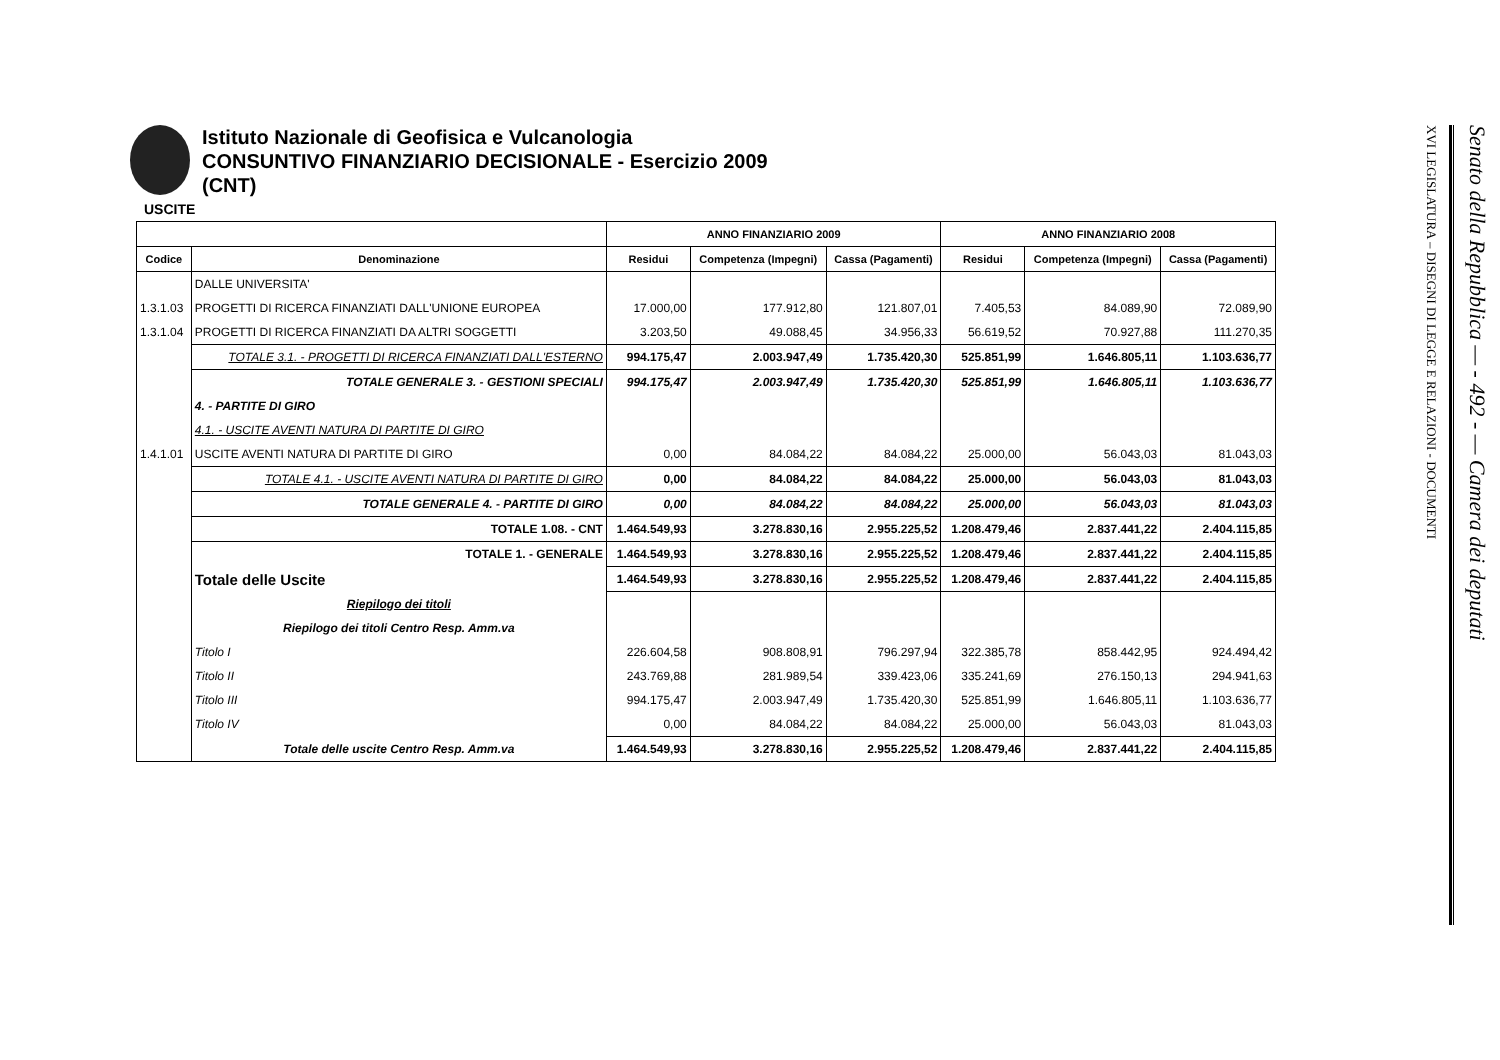Istituto Nazionale di Geofisica e Vulcanologia
CONSUNTIVO FINANZIARIO DECISIONALE - Esercizio 2009
(CNT)
USCITE
| | | ANNO FINANZIARIO 2009 | | | ANNO FINANZIARIO 2008 | | |
| --- | --- | --- | --- | --- | --- | --- | --- |
| Codice | Denominazione | Residui | Competenza (Impegni) | Cassa (Pagamenti) | Residui | Competenza (Impegni) | Cassa (Pagamenti) |
| | DALLE UNIVERSITA' | | | | | | |
| 1.3.1.03 | PROGETTI DI RICERCA FINANZIATI DALL'UNIONE EUROPEA | 17.000,00 | 177.912,80 | 121.807,01 | 7.405,53 | 84.089,90 | 72.089,90 |
| 1.3.1.04 | PROGETTI DI RICERCA FINANZIATI DA ALTRI SOGGETTI | 3.203,50 | 49.088,45 | 34.956,33 | 56.619,52 | 70.927,88 | 111.270,35 |
| | TOTALE 3.1. - PROGETTI DI RICERCA FINANZIATI DALL'ESTERNO | 994.175,47 | 2.003.947,49 | 1.735.420,30 | 525.851,99 | 1.646.805,11 | 1.103.636,77 |
| | TOTALE GENERALE 3. - GESTIONI SPECIALI | 994.175,47 | 2.003.947,49 | 1.735.420,30 | 525.851,99 | 1.646.805,11 | 1.103.636,77 |
| | 4. - PARTITE DI GIRO | | | | | | |
| | 4.1. - USCITE AVENTI NATURA DI PARTITE DI GIRO | | | | | | |
| 1.4.1.01 | USCITE AVENTI NATURA DI PARTITE DI GIRO | 0,00 | 84.084,22 | 84.084,22 | 25.000,00 | 56.043,03 | 81.043,03 |
| | TOTALE 4.1. - USCITE AVENTI NATURA DI PARTITE DI GIRO | 0,00 | 84.084,22 | 84.084,22 | 25.000,00 | 56.043,03 | 81.043,03 |
| | TOTALE GENERALE 4. - PARTITE DI GIRO | 0,00 | 84.084,22 | 84.084,22 | 25.000,00 | 56.043,03 | 81.043,03 |
| | TOTALE 1.08. - CNT | 1.464.549,93 | 3.278.830,16 | 2.955.225,52 | 1.208.479,46 | 2.837.441,22 | 2.404.115,85 |
| | TOTALE 1. - GENERALE | 1.464.549,93 | 3.278.830,16 | 2.955.225,52 | 1.208.479,46 | 2.837.441,22 | 2.404.115,85 |
| | Totale delle Uscite | 1.464.549,93 | 3.278.830,16 | 2.955.225,52 | 1.208.479,46 | 2.837.441,22 | 2.404.115,85 |
| | Riepilogo dei titoli | | | | | | |
| | Riepilogo dei titoli Centro Resp. Amm.va | | | | | | |
| | Titolo I | 226.604,58 | 908.808,91 | 796.297,94 | 322.385,78 | 858.442,95 | 924.494,42 |
| | Titolo II | 243.769,88 | 281.989,54 | 339.423,06 | 335.241,69 | 276.150,13 | 294.941,63 |
| | Titolo III | 994.175,47 | 2.003.947,49 | 1.735.420,30 | 525.851,99 | 1.646.805,11 | 1.103.636,77 |
| | Titolo IV | 0,00 | 84.084,22 | 84.084,22 | 25.000,00 | 56.043,03 | 81.043,03 |
| | Totale delle uscite Centro Resp. Amm.va | 1.464.549,93 | 3.278.830,16 | 2.955.225,52 | 1.208.479,46 | 2.837.441,22 | 2.404.115,85 |
Senato della Repubblica — - 492 - — Camera dei deputati
XVI LEGISLATURA – DISEGNI DI LEGGE E RELAZIONI - DOCUMENTI